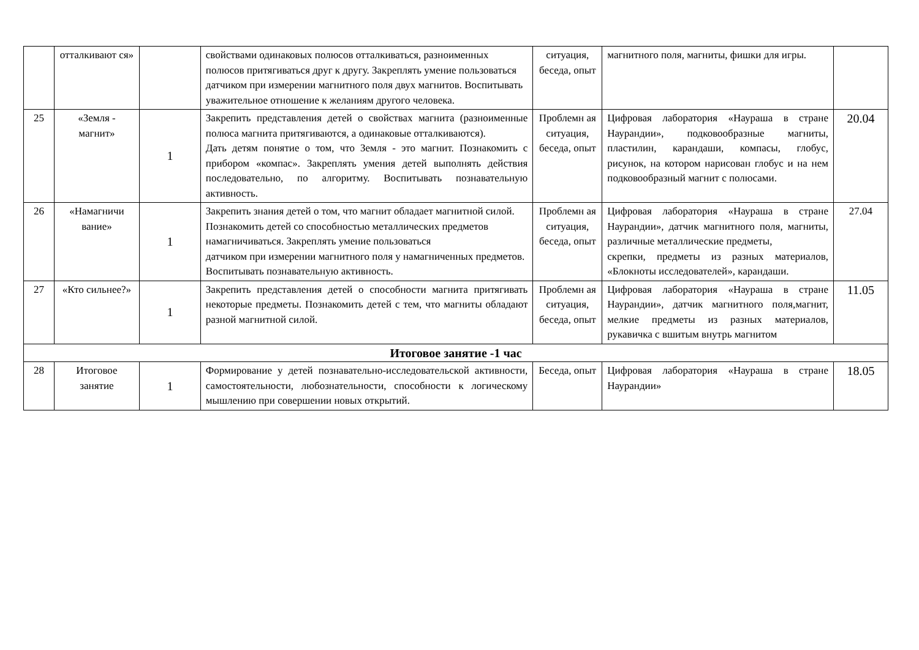| | отталкивают ся» | | свойствами одинаковых полюсов отталкиваться, разноименных полюсов притягиваться друг к другу. Закреплять умение пользоваться датчиком при измерении магнитного поля двух магнитов. Воспитывать уважительное отношение к желаниям другого человека. | ситуация, беседа, опыт | магнитного поля, магниты, фишки для игры. | |
| 25 | «Земля - магнит» | 1 | Закрепить представления детей о свойствах магнита (разноименные полюса магнита притягиваются, а одинаковые отталкиваются). Дать детям понятие о том, что Земля - это магнит. Познакомить с прибором «компас». Закреплять умения детей выполнять действия последовательно, по алгоритму. Воспитывать познавательную активность. | Проблемн ая ситуация, беседа, опыт | Цифровая лаборатория «Наураша в стране Наурандии», подковообразные магниты, пластилин, карандаши, компасы, глобус, рисунок, на котором нарисован глобус и на нем подковообразный магнит с полюсами. | 20.04 |
| 26 | «Намагничи вание» | 1 | Закрепить знания детей о том, что магнит обладает магнитной силой. Познакомить детей со способностью металлических предметов намагничиваться. Закреплять умение пользоваться датчиком при измерении магнитного поля у намагниченных предметов. Воспитывать познавательную активность. | Проблемн ая ситуация, беседа, опыт | Цифровая лаборатория «Наураша в стране Наурандии», датчик магнитного поля, магниты, различные металлические предметы, скрепки, предметы из разных материалов, «Блокноты исследователей», карандаши. | 27.04 |
| 27 | «Кто сильнее?» | 1 | Закрепить представления детей о способности магнита притягивать некоторые предметы. Познакомить детей с тем, что магниты обладают разной магнитной силой. | Проблемн ая ситуация, беседа, опыт | Цифровая лаборатория «Наураша в стране Наурандии», датчик магнитного поля,магнит, мелкие предметы из разных материалов, рукавичка с вшитым внутрь магнитом | 11.05 |
| Итоговое занятие -1 час | | | | | | |
| 28 | Итоговое занятие | 1 | Формирование у детей познавательно-исследовательской активности, самостоятельности, любознательности, способности к логическому мышлению при совершении новых открытий. | Беседа, опыт | Цифровая лаборатория «Наураша в стране Наурандии» | 18.05 |